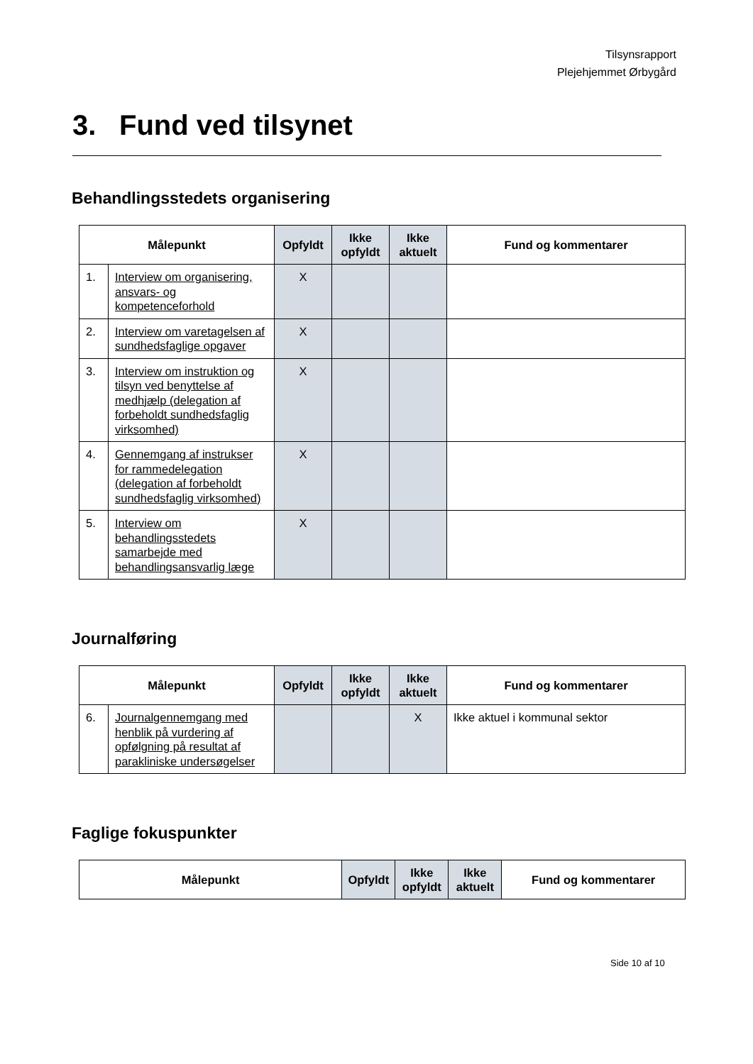Tilsynsrapport
Plejehjemmet Ørbygård
3. Fund ved tilsynet
Behandlingsstedets organisering
| Målepunkt | | Opfyldt | Ikke opfyldt | Ikke aktuelt | Fund og kommentarer |
| --- | --- | --- | --- | --- | --- |
| 1. | Interview om organisering, ansvars- og kompetenceforhold | X | | | |
| 2. | Interview om varetagelsen af sundhedsfaglige opgaver | X | | | |
| 3. | Interview om instruktion og tilsyn ved benyttelse af medhjælp (delegation af forbeholdt sundhedsfaglig virksomhed) | X | | | |
| 4. | Gennemgang af instrukser for rammedelegation (delegation af forbeholdt sundhedsfaglig virksomhed) | X | | | |
| 5. | Interview om behandlingsstedets samarbejde med behandlingsansvarlig læge | X | | | |
Journalføring
| Målepunkt | | Opfyldt | Ikke opfyldt | Ikke aktuelt | Fund og kommentarer |
| --- | --- | --- | --- | --- | --- |
| 6. | Journalgennemgang med henblik på vurdering af opfølgning på resultat af parakliniske undersøgelser | | | X | Ikke aktuel i kommunal sektor |
Faglige fokuspunkter
| Målepunkt | Opfyldt | Ikke opfyldt | Ikke aktuelt | Fund og kommentarer |
| --- | --- | --- | --- | --- |
Side 10 af 10